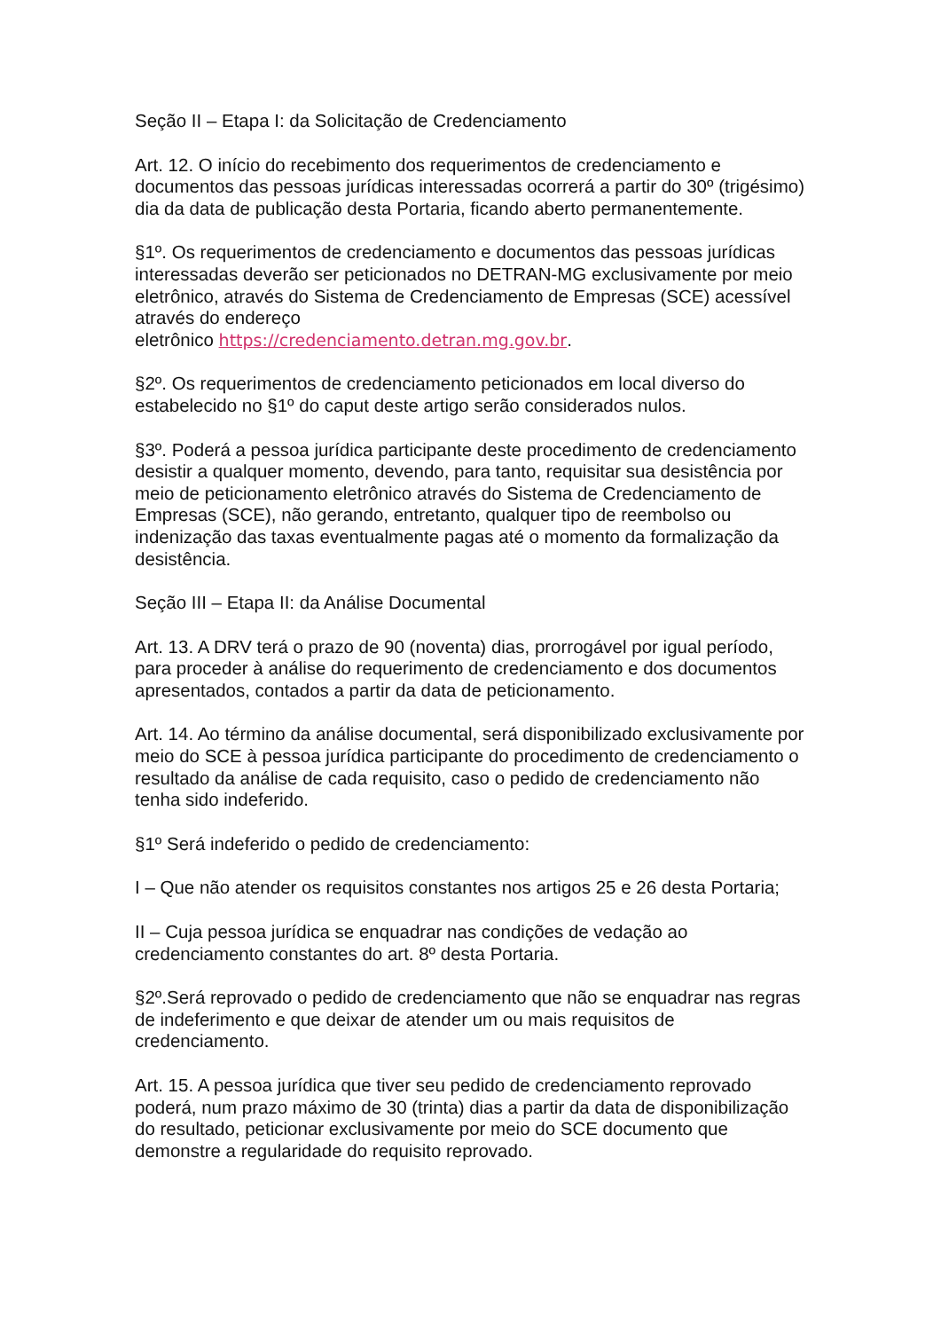Seção II – Etapa I: da Solicitação de Credenciamento
Art. 12. O início do recebimento dos requerimentos de credenciamento e documentos das pessoas jurídicas interessadas ocorrerá a partir do 30º (trigésimo) dia da data de publicação desta Portaria, ficando aberto permanentemente.
§1º. Os requerimentos de credenciamento e documentos das pessoas jurídicas interessadas deverão ser peticionados no DETRAN-MG exclusivamente por meio eletrônico, através do Sistema de Credenciamento de Empresas (SCE) acessível através do endereço
eletrônico https://credenciamento.detran.mg.gov.br.
§2º. Os requerimentos de credenciamento peticionados em local diverso do estabelecido no §1º do caput deste artigo serão considerados nulos.
§3º. Poderá a pessoa jurídica participante deste procedimento de credenciamento desistir a qualquer momento, devendo, para tanto, requisitar sua desistência por meio de peticionamento eletrônico através do Sistema de Credenciamento de Empresas (SCE), não gerando, entretanto, qualquer tipo de reembolso ou indenização das taxas eventualmente pagas até o momento da formalização da desistência.
Seção III – Etapa II: da Análise Documental
Art. 13. A DRV terá o prazo de 90 (noventa) dias, prorrogável por igual período, para proceder à análise do requerimento de credenciamento e dos documentos apresentados, contados a partir da data de peticionamento.
Art. 14. Ao término da análise documental, será disponibilizado exclusivamente por meio do SCE à pessoa jurídica participante do procedimento de credenciamento o resultado da análise de cada requisito, caso o pedido de credenciamento não tenha sido indeferido.
§1º Será indeferido o pedido de credenciamento:
I – Que não atender os requisitos constantes nos artigos 25 e 26 desta Portaria;
II – Cuja pessoa jurídica se enquadrar nas condições de vedação ao credenciamento constantes do art. 8º desta Portaria.
§2º.Será reprovado o pedido de credenciamento que não se enquadrar nas regras de indeferimento e que deixar de atender um ou mais requisitos de credenciamento.
Art. 15. A pessoa jurídica que tiver seu pedido de credenciamento reprovado poderá, num prazo máximo de 30 (trinta) dias a partir da data de disponibilização do resultado, peticionar exclusivamente por meio do SCE documento que demonstre a regularidade do requisito reprovado.